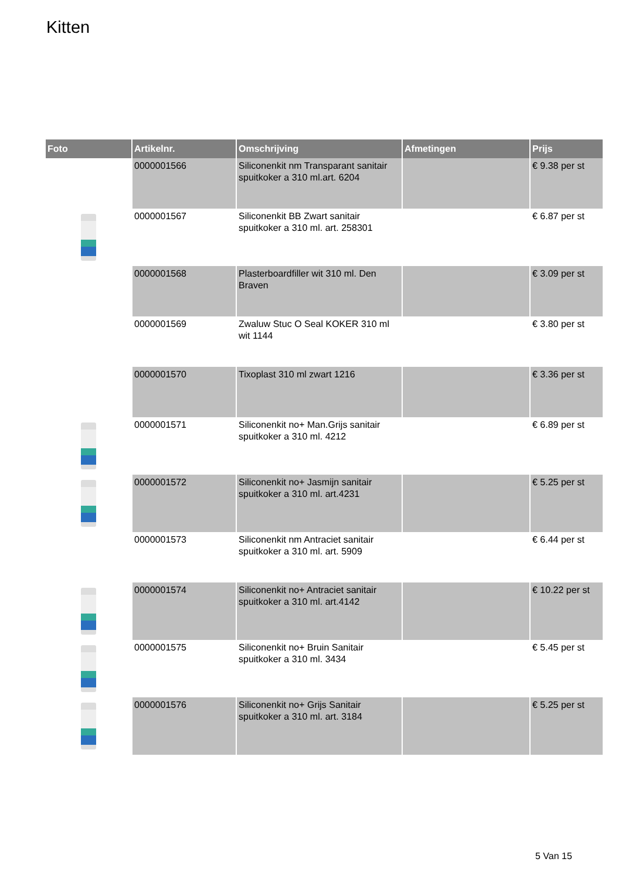Kitten
| Foto | Artikelnr. | Omschrijving | Afmetingen | Prijs |
| --- | --- | --- | --- | --- |
| | 0000001566 | Siliconenkit nm Transparant sanitair spuitkoker a 310 ml.art. 6204 | | € 9.38 per st |
| | 0000001567 | Siliconenkit BB Zwart sanitair spuitkoker a 310 ml. art. 258301 | | € 6.87 per st |
| | 0000001568 | Plasterboardfiller wit 310 ml. Den Braven | | € 3.09 per st |
| | 0000001569 | Zwaluw Stuc O Seal KOKER 310 ml wit 1144 | | € 3.80 per st |
| | 0000001570 | Tixoplast 310 ml zwart 1216 | | € 3.36 per st |
| | 0000001571 | Siliconenkit no+ Man.Grijs sanitair spuitkoker a 310 ml. 4212 | | € 6.89 per st |
| | 0000001572 | Siliconenkit no+ Jasmijn sanitair spuitkoker a 310 ml. art.4231 | | € 5.25 per st |
| | 0000001573 | Siliconenkit nm Antraciet sanitair spuitkoker a 310 ml. art. 5909 | | € 6.44 per st |
| | 0000001574 | Siliconenkit no+ Antraciet sanitair spuitkoker a 310 ml. art.4142 | | € 10.22 per st |
| | 0000001575 | Siliconenkit no+ Bruin Sanitair spuitkoker a 310 ml. 3434 | | € 5.45 per st |
| | 0000001576 | Siliconenkit no+ Grijs Sanitair spuitkoker a 310 ml. art. 3184 | | € 5.25 per st |
5 Van 15